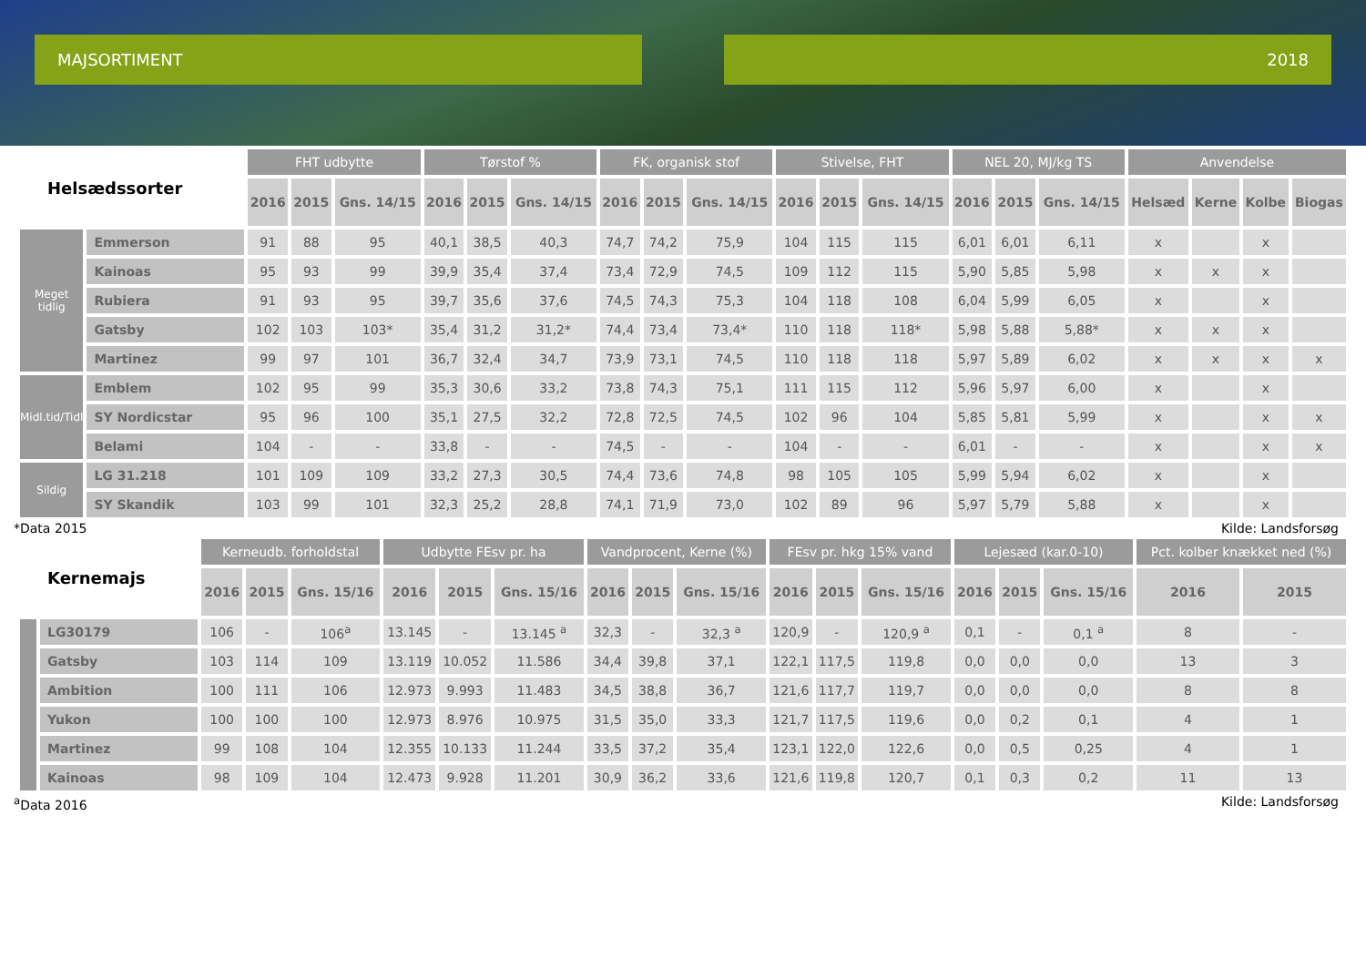MAJSORTIMENT 2018
| Helsædssorter | | FHT udbytte | | | Tørstof % | | | FK, organisk stof | | | Stivelse, FHT | | | NEL 20, MJ/kg TS | | | Anvendelse | | | |
| --- | --- | --- | --- | --- | --- | --- | --- | --- | --- | --- | --- | --- | --- | --- | --- | --- | --- | --- | --- | --- |
| | | 2016 | 2015 | Gns. 14/15 | 2016 | 2015 | Gns. 14/15 | 2016 | 2015 | Gns. 14/15 | 2016 | 2015 | Gns. 14/15 | 2016 | 2015 | Gns. 14/15 | Helsæd | Kerne | Kolbe | Biogas |
| Meget tidlig | Emmerson | 91 | 88 | 95 | 40,1 | 38,5 | 40,3 | 74,7 | 74,2 | 75,9 | 104 | 115 | 115 | 6,01 | 6,01 | 6,11 | x | | x | |
| | Kainoas | 95 | 93 | 99 | 39,9 | 35,4 | 37,4 | 73,4 | 72,9 | 74,5 | 109 | 112 | 115 | 5,90 | 5,85 | 5,98 | x | x | x | |
| | Rubiera | 91 | 93 | 95 | 39,7 | 35,6 | 37,6 | 74,5 | 74,3 | 75,3 | 104 | 118 | 108 | 6,04 | 5,99 | 6,05 | x | | x | |
| | Gatsby | 102 | 103 | 103* | 35,4 | 31,2 | 31,2* | 74,4 | 73,4 | 73,4* | 110 | 118 | 118* | 5,98 | 5,88 | 5,88* | x | x | x | |
| | Martinez | 99 | 97 | 101 | 36,7 | 32,4 | 34,7 | 73,9 | 73,1 | 74,5 | 110 | 118 | 118 | 5,97 | 5,89 | 6,02 | x | x | x | x |
| Midl.tid/Tidl | Emblem | 102 | 95 | 99 | 35,3 | 30,6 | 33,2 | 73,8 | 74,3 | 75,1 | 111 | 115 | 112 | 5,96 | 5,97 | 6,00 | x | | x | |
| | SY Nordicstar | 95 | 96 | 100 | 35,1 | 27,5 | 32,2 | 72,8 | 72,5 | 74,5 | 102 | 96 | 104 | 5,85 | 5,81 | 5,99 | x | | x | x |
| | Belami | 104 | - | - | 33,8 | - | - | 74,5 | - | - | 104 | - | - | 6,01 | - | - | x | | x | x |
| Sildig | LG 31.218 | 101 | 109 | 109 | 33,2 | 27,3 | 30,5 | 74,4 | 73,6 | 74,8 | 98 | 105 | 105 | 5,99 | 5,94 | 6,02 | x | | x | |
| | SY Skandik | 103 | 99 | 101 | 32,3 | 25,2 | 28,8 | 74,1 | 71,9 | 73,0 | 102 | 89 | 96 | 5,97 | 5,79 | 5,88 | x | | x | |
*Data 2015 Kilde: Landsforsøg
| Kernemajs | | Kerneudb. forholdstal | | | Udbytte FEsv pr. ha | | | Vandprocent, Kerne (%) | | | FEsv pr. hkg 15% vand | | | Lejesæd (kar.0-10) | | | Pct. kolber knækket ned (%) | |
| --- | --- | --- | --- | --- | --- | --- | --- | --- | --- | --- | --- | --- | --- | --- | --- | --- | --- | --- |
| | | 2016 | 2015 | Gns. 15/16 | 2016 | 2015 | Gns. 15/16 | 2016 | 2015 | Gns. 15/16 | 2016 | 2015 | Gns. 15/16 | 2016 | 2015 | Gns. 15/16 | 2016 | 2015 |
| | LG30179 | 106 | - | 106<sup>a</sup> | 13.145 | - | 13.145 <sup>a</sup> | 32,3 | - | 32,3 <sup>a</sup> | 120,9 | - | 120,9 <sup>a</sup> | 0,1 | - | 0,1 <sup>a</sup> | 8 | - |
| | Gatsby | 103 | 114 | 109 | 13.119 | 10.052 | 11.586 | 34,4 | 39,8 | 37,1 | 122,1 | 117,5 | 119,8 | 0,0 | 0,0 | 0,0 | 13 | 3 |
| | Ambition | 100 | 111 | 106 | 12.973 | 9.993 | 11.483 | 34,5 | 38,8 | 36,7 | 121,6 | 117,7 | 119,7 | 0,0 | 0,0 | 0,0 | 8 | 8 |
| | Yukon | 100 | 100 | 100 | 12.973 | 8.976 | 10.975 | 31,5 | 35,0 | 33,3 | 121,7 | 117,5 | 119,6 | 0,0 | 0,2 | 0,1 | 4 | 1 |
| | Martinez | 99 | 108 | 104 | 12.355 | 10.133 | 11.244 | 33,5 | 37,2 | 35,4 | 123,1 | 122,0 | 122,6 | 0,0 | 0,5 | 0,25 | 4 | 1 |
| | Kainoas | 98 | 109 | 104 | 12.473 | 9.928 | 11.201 | 30,9 | 36,2 | 33,6 | 121,6 | 119,8 | 120,7 | 0,1 | 0,3 | 0,2 | 11 | 13 |
<sup>a</sup> Data 2016 Kilde: Landsforsøg